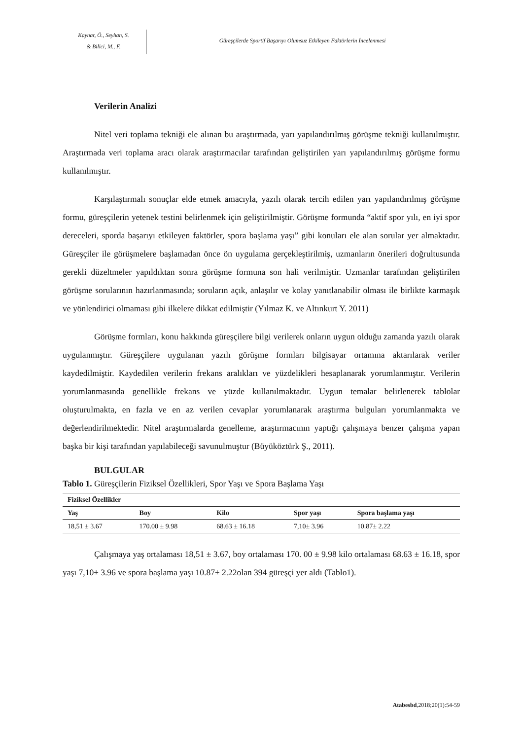Kaynar, Ö., Seyhan, S.
& Bilici, M., F.
Güreşçilerde Sportif Başarıyı Olumsuz Etkileyen Faktörlerin İncelenmesi
Verilerin Analizi
Nitel veri toplama tekniği ele alınan bu araştırmada, yarı yapılandırılmış görüşme tekniği kullanılmıştır. Araştırmada veri toplama aracı olarak araştırmacılar tarafından geliştirilen yarı yapılandırılmış görüşme formu kullanılmıştır.
Karşılaştırmalı sonuçlar elde etmek amacıyla, yazılı olarak tercih edilen yarı yapılandırılmış görüşme formu, güreşçilerin yetenek testini belirlenmek için geliştirilmiştir. Görüşme formunda “aktif spor yılı, en iyi spor dereceleri, sporda başarıyı etkileyen faktörler, spora başlama yaşı” gibi konuları ele alan sorular yer almaktadır. Güreşçiler ile görüşmelere başlamadan önce ön uygulama gerçekleştirilmiş, uzmanların önerileri doğrultusunda gerekli düzeltmeler yapıldıktan sonra görüşme formuna son hali verilmiştir. Uzmanlar tarafından geliştirilen görüşme sorularının hazırlanmasında; soruların açık, anlaşılır ve kolay yanıtlanabilir olması ile birlikte karmaşık ve yönlendirici olmaması gibi ilkelere dikkat edilmiştir (Yılmaz K. ve Altınkurt Y. 2011)
Görüşme formları, konu hakkında güreşçilere bilgi verilerek onların uygun olduğu zamanda yazılı olarak uygulanmıştır. Güreşçilere uygulanan yazılı görüşme formları bilgisayar ortamına aktarılarak veriler kaydedilmiştir. Kaydedilen verilerin frekans aralıkları ve yüzdelikleri hesaplanarak yorumlanmıştır. Verilerin yorumlanmasında genellikle frekans ve yüzde kullanılmaktadır. Uygun temalar belirlenerek tablolar oluşturulmakta, en fazla ve en az verilen cevaplar yorumlanarak araştırma bulguları yorumlanmakta ve değerlendirilmektedir. Nitel araştırmalarda genelleme, araştırmacının yaptığı çalışmaya benzer çalışma yapan başka bir kişi tarafından yapılabileceği savunulmuştur (Büyüköztürk Ş., 2011).
BULGULAR
Tablo 1. Güreşçilerin Fiziksel Özellikleri, Spor Yaşı ve Spora Başlama Yaşı
| Fiziksel Özellikler | | | | |
| --- | --- | --- | --- | --- |
| Yaş | Boy | Kilo | Spor yaşı | Spora başlama yaşı |
| 18,51 ± 3.67 | 170.00 ± 9.98 | 68.63 ± 16.18 | 7,10± 3.96 | 10.87± 2.22 |
Çalışmaya yaş ortalaması 18,51 ± 3.67, boy ortalaması 170. 00 ± 9.98 kilo ortalaması 68.63 ± 16.18, spor yaşı 7,10± 3.96 ve spora başlama yaşı 10.87± 2.22olan 394 güreşçi yer aldı (Tablo1).
Atabesbd,2018;20(1):54-59